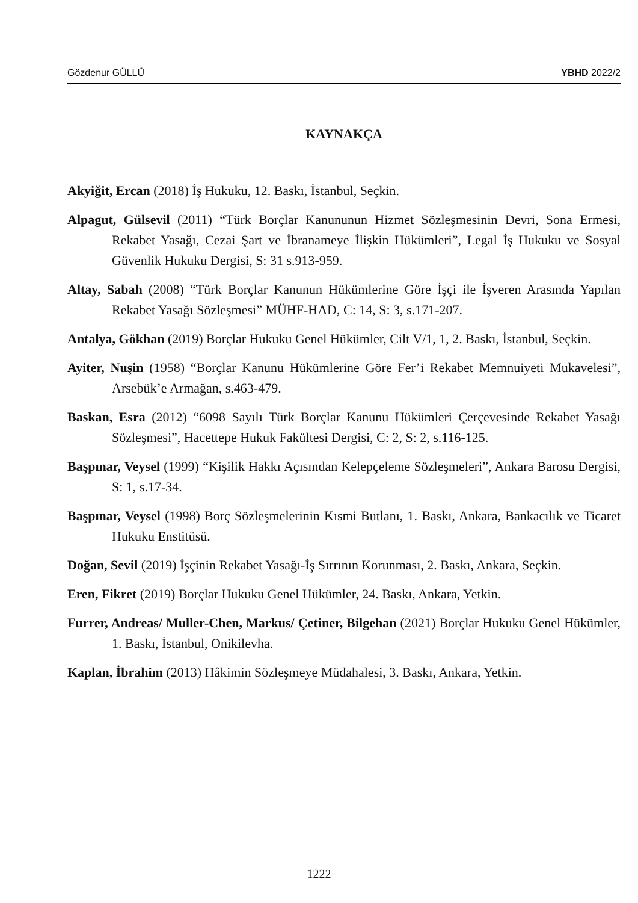Gözdenur GÜLLÜ YBHD 2022/2
KAYNAKÇA
Akyiğit, Ercan (2018) İş Hukuku, 12. Baskı, İstanbul, Seçkin.
Alpagut, Gülsevil (2011) “Türk Borçlar Kanununun Hizmet Sözleşmesinin Devri, Sona Ermesi, Rekabet Yasağı, Cezai Şart ve İbranameye İlişkin Hükümleri”, Legal İş Hukuku ve Sosyal Güvenlik Hukuku Dergisi, S: 31 s.913-959.
Altay, Sabah (2008) “Türk Borçlar Kanunun Hükümlerine Göre İşçi ile İşveren Arasında Yapılan Rekabet Yasağı Sözleşmesi” MÜHF-HAD, C: 14, S: 3, s.171-207.
Antalya, Gökhan (2019) Borçlar Hukuku Genel Hükümler, Cilt V/1, 1, 2. Baskı, İstanbul, Seçkin.
Ayiter, Nuşin (1958) “Borçlar Kanunu Hükümlerine Göre Fer’i Rekabet Memnuiyeti Mukavelesi”, Arsebük’e Armağan, s.463-479.
Baskan, Esra (2012) “6098 Sayılı Türk Borçlar Kanunu Hükümleri Çerçevesinde Rekabet Yasağı Sözleşmesi”, Hacettepe Hukuk Fakültesi Dergisi, C: 2, S: 2, s.116-125.
Başpınar, Veysel (1999) “Kişilik Hakkı Açısından Kelepçeleme Sözleşmeleri”, Ankara Barosu Dergisi, S: 1, s.17-34.
Başpınar, Veysel (1998) Borç Sözleşmelerinin Kısmi Butlanı, 1. Baskı, Ankara, Bankacılık ve Ticaret Hukuku Enstitüsü.
Doğan, Sevil (2019) İşçinin Rekabet Yasağı-İş Sırrının Korunması, 2. Baskı, Ankara, Seçkin.
Eren, Fikret (2019) Borçlar Hukuku Genel Hükümler, 24. Baskı, Ankara, Yetkin.
Furrer, Andreas/ Muller-Chen, Markus/ Çetiner, Bilgehan (2021) Borçlar Hukuku Genel Hükümler, 1. Baskı, İstanbul, Onikilevha.
Kaplan, İbrahim (2013) Hâkimin Sözleşmeye Müdahalesi, 3. Baskı, Ankara, Yetkin.
1222